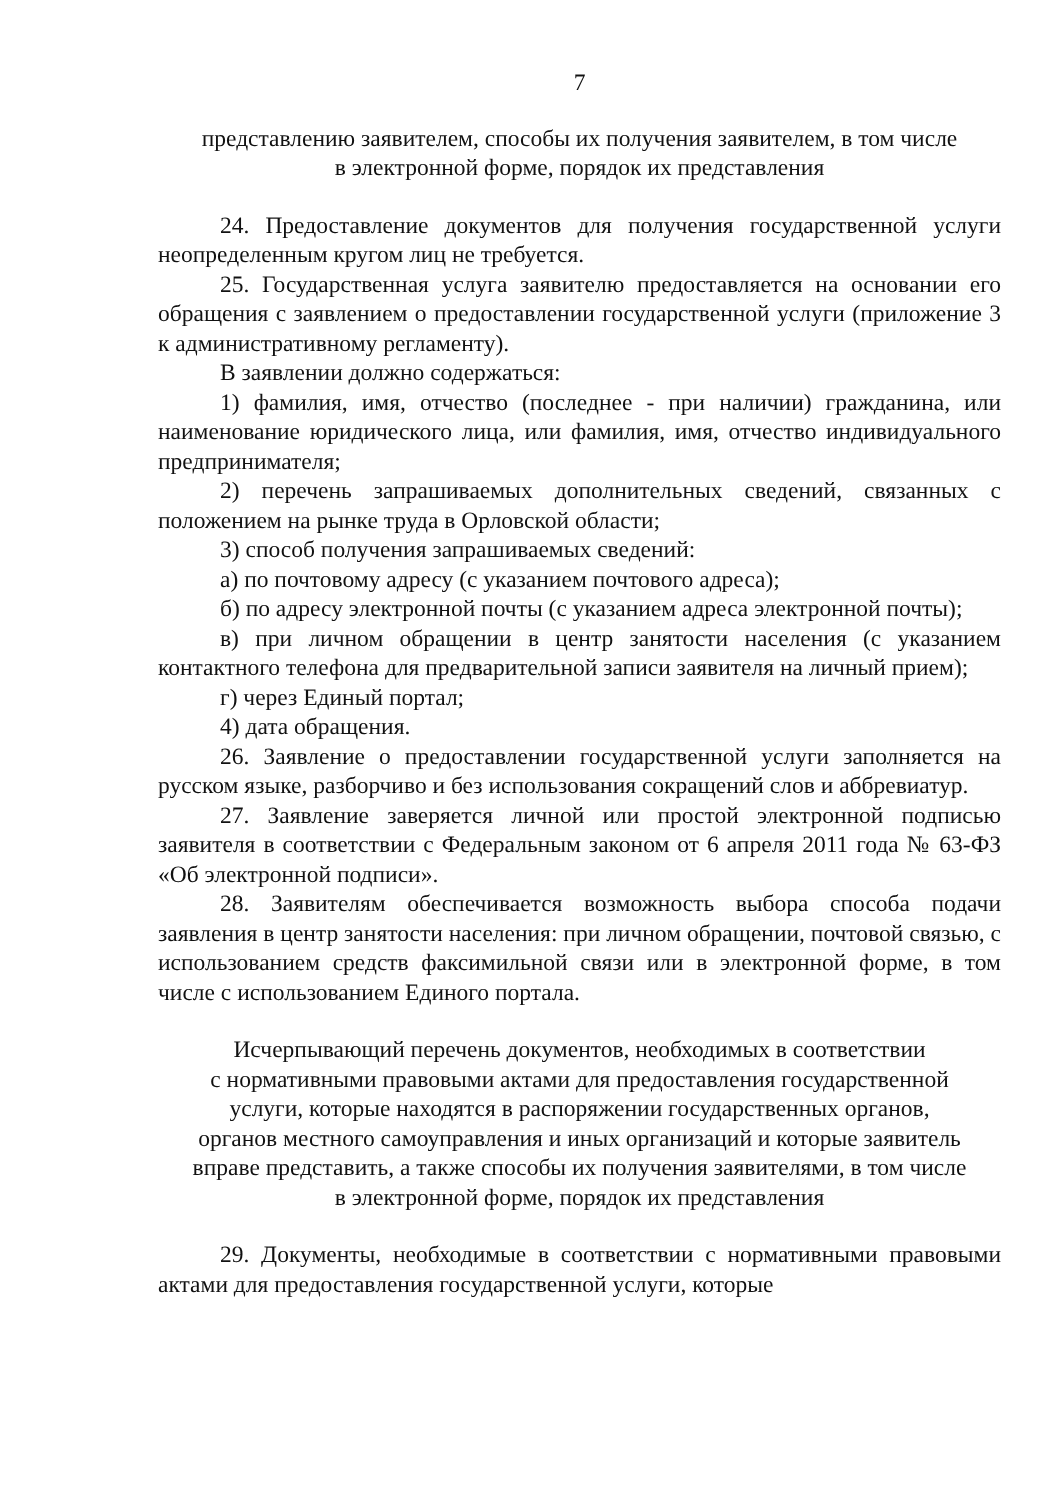7
представлению заявителем, способы их получения заявителем, в том числе
в электронной форме, порядок их представления
24. Предоставление документов для получения государственной услуги неопределенным кругом лиц не требуется.
25. Государственная услуга заявителю предоставляется на основании его обращения с заявлением о предоставлении государственной услуги (приложение 3 к административному регламенту).
В заявлении должно содержаться:
1) фамилия, имя, отчество (последнее - при наличии) гражданина, или наименование юридического лица, или фамилия, имя, отчество индивидуального предпринимателя;
2) перечень запрашиваемых дополнительных сведений, связанных с положением на рынке труда в Орловской области;
3) способ получения запрашиваемых сведений:
а) по почтовому адресу (с указанием почтового адреса);
б) по адресу электронной почты (с указанием адреса электронной почты);
в) при личном обращении в центр занятости населения (с указанием контактного телефона для предварительной записи заявителя на личный прием);
г) через Единый портал;
4) дата обращения.
26. Заявление о предоставлении государственной услуги заполняется на русском языке, разборчиво и без использования сокращений слов и аббревиатур.
27. Заявление заверяется личной или простой электронной подписью заявителя в соответствии с Федеральным законом от 6 апреля 2011 года № 63-ФЗ «Об электронной подписи».
28. Заявителям обеспечивается возможность выбора способа подачи заявления в центр занятости населения: при личном обращении, почтовой связью, с использованием средств факсимильной связи или в электронной форме, в том числе с использованием Единого портала.
Исчерпывающий перечень документов, необходимых в соответствии
с нормативными правовыми актами для предоставления государственной
услуги, которые находятся в распоряжении государственных органов,
органов местного самоуправления и иных организаций и которые заявитель
вправе представить, а также способы их получения заявителями, в том числе
в электронной форме, порядок их представления
29. Документы, необходимые в соответствии с нормативными правовыми актами для предоставления государственной услуги, которые